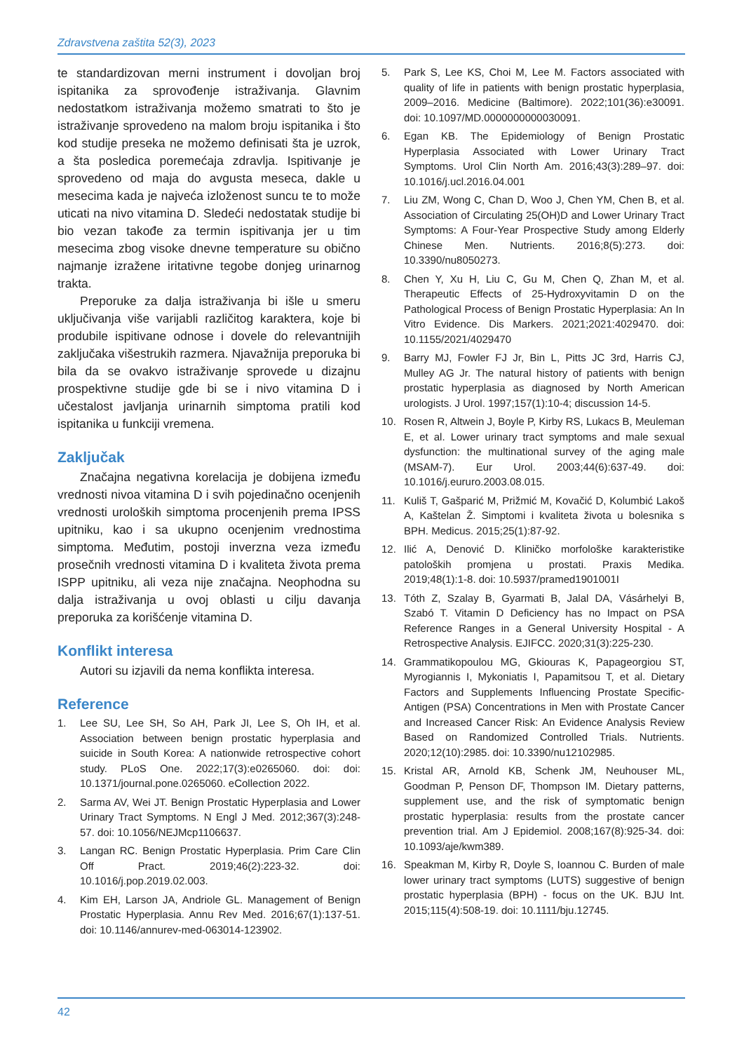Zdravstvena zaštita 52(3), 2023
te standardizovan merni instrument i dovoljan broj ispitanika za sprovođenje istraživanja. Glavnim nedostatkom istraživanja možemo smatrati to što je istraživanje sprovedeno na malom broju ispitanika i što kod studije preseka ne možemo definisati šta je uzrok, a šta posledica poremećaja zdravlja. Ispitivanje je sprovedeno od maja do avgusta meseca, dakle u mesecima kada je najveća izloženost suncu te to može uticati na nivo vitamina D. Sledeći nedostatak studije bi bio vezan takođe za termin ispitivanja jer u tim mesecima zbog visoke dnevne temperature su obično najmanje izražene iritativne tegobe donjeg urinarnog trakta.
Preporuke za dalja istraživanja bi išle u smeru uključivanja više varijabli različitog karaktera, koje bi produbile ispitivane odnose i dovele do relevantnijih zaključaka višestrukih razmera. Njavažnija preporuka bi bila da se ovakvo istraživanje sprovede u dizajnu prospektivne studije gde bi se i nivo vitamina D i učestalost javljanja urinarnih simptoma pratili kod ispitanika u funkciji vremena.
Zaključak
Značajna negativna korelacija je dobijena između vrednosti nivoa vitamina D i svih pojedinačno ocenjenih vrednosti uroloških simptoma procenjenih prema IPSS upitniku, kao i sa ukupno ocenjenim vrednostima simptoma. Međutim, postoji inverzna veza između prosečnih vrednosti vitamina D i kvaliteta života prema ISPP upitniku, ali veza nije značajna. Neophodna su dalja istraživanja u ovoj oblasti u cilju davanja preporuka za korišćenje vitamina D.
Konflikt interesa
Autori su izjavili da nema konflikta interesa.
Reference
1. Lee SU, Lee SH, So AH, Park JI, Lee S, Oh IH, et al. Association between benign prostatic hyperplasia and suicide in South Korea: A nationwide retrospective cohort study. PLoS One. 2022;17(3):e0265060. doi: doi: 10.1371/journal.pone.0265060. eCollection 2022.
2. Sarma AV, Wei JT. Benign Prostatic Hyperplasia and Lower Urinary Tract Symptoms. N Engl J Med. 2012;367(3):248-57. doi: 10.1056/NEJMcp1106637.
3. Langan RC. Benign Prostatic Hyperplasia. Prim Care Clin Off Pract. 2019;46(2):223-32. doi: 10.1016/j.pop.2019.02.003.
4. Kim EH, Larson JA, Andriole GL. Management of Benign Prostatic Hyperplasia. Annu Rev Med. 2016;67(1):137-51. doi: 10.1146/annurev-med-063014-123902.
5. Park S, Lee KS, Choi M, Lee M. Factors associated with quality of life in patients with benign prostatic hyperplasia, 2009–2016. Medicine (Baltimore). 2022;101(36):e30091. doi: 10.1097/MD.0000000000030091.
6. Egan KB. The Epidemiology of Benign Prostatic Hyperplasia Associated with Lower Urinary Tract Symptoms. Urol Clin North Am. 2016;43(3):289–97. doi: 10.1016/j.ucl.2016.04.001
7. Liu ZM, Wong C, Chan D, Woo J, Chen YM, Chen B, et al. Association of Circulating 25(OH)D and Lower Urinary Tract Symptoms: A Four-Year Prospective Study among Elderly Chinese Men. Nutrients. 2016;8(5):273. doi: 10.3390/nu8050273.
8. Chen Y, Xu H, Liu C, Gu M, Chen Q, Zhan M, et al. Therapeutic Effects of 25-Hydroxyvitamin D on the Pathological Process of Benign Prostatic Hyperplasia: An In Vitro Evidence. Dis Markers. 2021;2021:4029470. doi: 10.1155/2021/4029470
9. Barry MJ, Fowler FJ Jr, Bin L, Pitts JC 3rd, Harris CJ, Mulley AG Jr. The natural history of patients with benign prostatic hyperplasia as diagnosed by North American urologists. J Urol. 1997;157(1):10-4; discussion 14-5.
10. Rosen R, Altwein J, Boyle P, Kirby RS, Lukacs B, Meuleman E, et al. Lower urinary tract symptoms and male sexual dysfunction: the multinational survey of the aging male (MSAM-7). Eur Urol. 2003;44(6):637-49. doi: 10.1016/j.eururo.2003.08.015.
11. Kuliš T, Gašparić M, Prižmić M, Kovačić D, Kolumbić Lakoš A, Kaštelan Ž. Simptomi i kvaliteta života u bolesnika s BPH. Medicus. 2015;25(1):87-92.
12. Ilić A, Denović D. Kliničko morfološke karakteristike patoloških promjena u prostati. Praxis Medika. 2019;48(1):1-8. doi: 10.5937/pramed1901001I
13. Tóth Z, Szalay B, Gyarmati B, Jalal DA, Vásárhelyi B, Szabó T. Vitamin D Deficiency has no Impact on PSA Reference Ranges in a General University Hospital - A Retrospective Analysis. EJIFCC. 2020;31(3):225-230.
14. Grammatikopoulou MG, Gkiouras K, Papageorgiou ST, Myrogiannis I, Mykoniatis I, Papamitsou T, et al. Dietary Factors and Supplements Influencing Prostate Specific-Antigen (PSA) Concentrations in Men with Prostate Cancer and Increased Cancer Risk: An Evidence Analysis Review Based on Randomized Controlled Trials. Nutrients. 2020;12(10):2985. doi: 10.3390/nu12102985.
15. Kristal AR, Arnold KB, Schenk JM, Neuhouser ML, Goodman P, Penson DF, Thompson IM. Dietary patterns, supplement use, and the risk of symptomatic benign prostatic hyperplasia: results from the prostate cancer prevention trial. Am J Epidemiol. 2008;167(8):925-34. doi: 10.1093/aje/kwm389.
16. Speakman M, Kirby R, Doyle S, Ioannou C. Burden of male lower urinary tract symptoms (LUTS) suggestive of benign prostatic hyperplasia (BPH) - focus on the UK. BJU Int. 2015;115(4):508-19. doi: 10.1111/bju.12745.
42